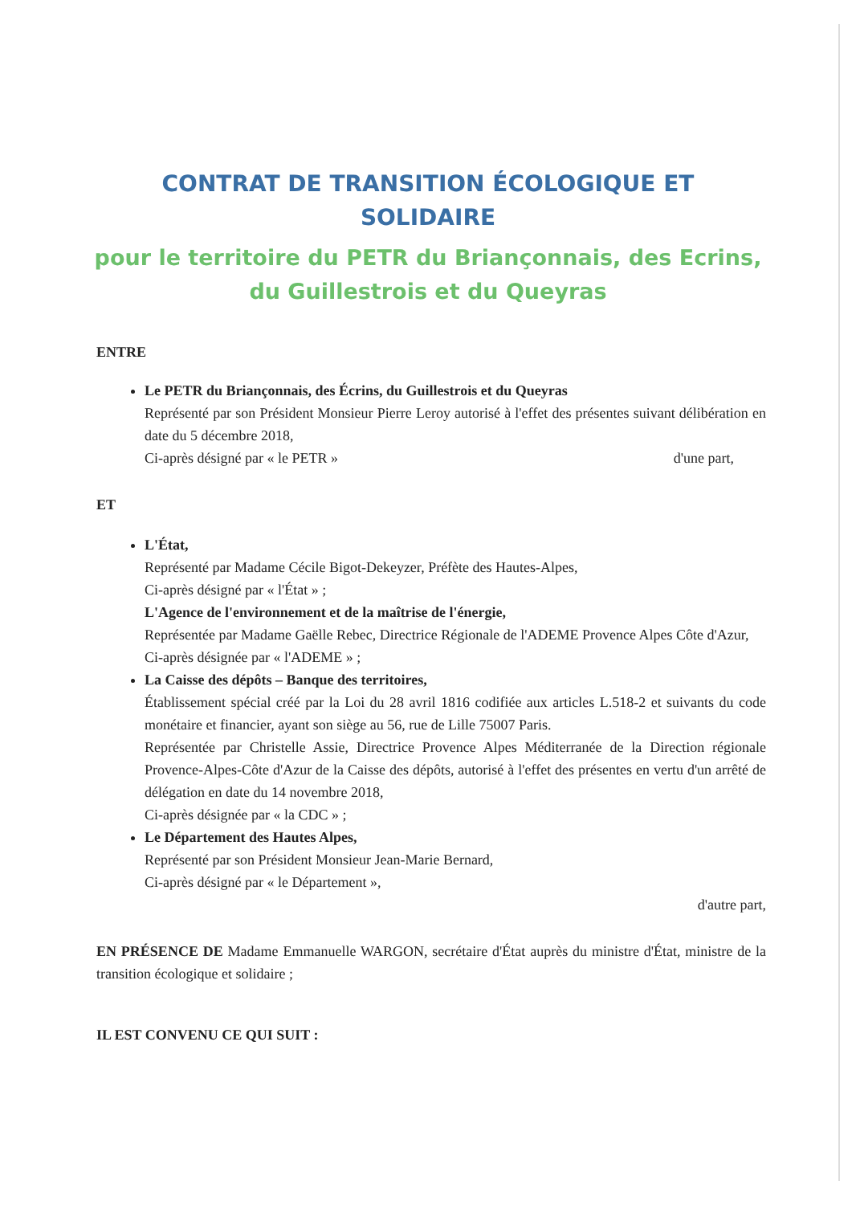CONTRAT DE TRANSITION ÉCOLOGIQUE ET SOLIDAIRE
pour le territoire du PETR du Briançonnais, des Ecrins, du Guillestrois et du Queyras
ENTRE
Le PETR du Briançonnais, des Écrins, du Guillestrois et du Queyras
Représenté par son Président Monsieur Pierre Leroy autorisé à l'effet des présentes suivant délibération en date du 5 décembre 2018,
Ci-après désigné par « le PETR » d'une part,
ET
L'État,
Représenté par Madame Cécile Bigot-Dekeyzer, Préfète des Hautes-Alpes,
Ci-après désigné par « l'État » ;
L'Agence de l'environnement et de la maîtrise de l'énergie,
Représentée par Madame Gaëlle Rebec, Directrice Régionale de l'ADEME Provence Alpes Côte d'Azur,
Ci-après désignée par « l'ADEME » ;
La Caisse des dépôts – Banque des territoires,
Établissement spécial créé par la Loi du 28 avril 1816 codifiée aux articles L.518-2 et suivants du code monétaire et financier, ayant son siège au 56, rue de Lille 75007 Paris.
Représentée par Christelle Assie, Directrice Provence Alpes Méditerranée de la Direction régionale Provence-Alpes-Côte d'Azur de la Caisse des dépôts, autorisé à l'effet des présentes en vertu d'un arrêté de délégation en date du 14 novembre 2018,
Ci-après désignée par « la CDC » ;
Le Département des Hautes Alpes,
Représenté par son Président Monsieur Jean-Marie Bernard,
Ci-après désigné par « le Département »,
d'autre part,
EN PRÉSENCE DE Madame Emmanuelle WARGON, secrétaire d'État auprès du ministre d'État, ministre de la transition écologique et solidaire ;
IL EST CONVENU CE QUI SUIT :